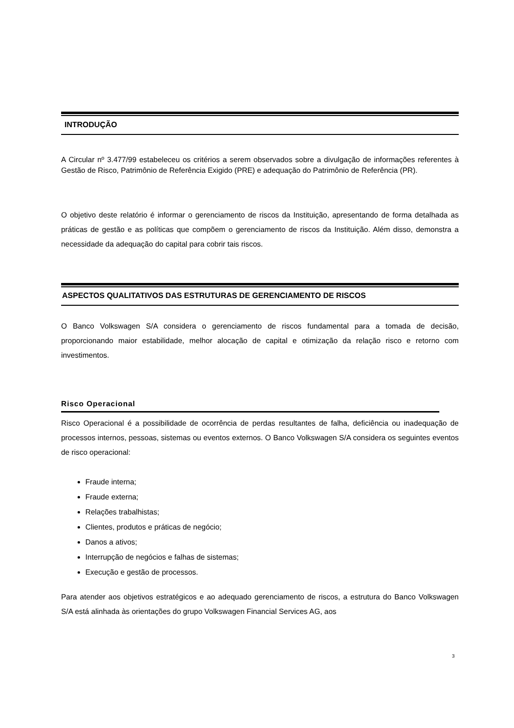INTRODUÇÃO
A Circular nº 3.477/99 estabeleceu os critérios a serem observados sobre a divulgação de informações referentes à Gestão de Risco, Patrimônio de Referência Exigido (PRE) e adequação do Patrimônio de Referência (PR).
O objetivo deste relatório é informar o gerenciamento de riscos da Instituição, apresentando de forma detalhada as práticas de gestão e as políticas que compõem o gerenciamento de riscos da Instituição. Além disso, demonstra a necessidade da adequação do capital para cobrir tais riscos.
ASPECTOS QUALITATIVOS DAS ESTRUTURAS DE GERENCIAMENTO DE RISCOS
O Banco Volkswagen S/A considera o gerenciamento de riscos fundamental para a tomada de decisão, proporcionando maior estabilidade, melhor alocação de capital e otimização da relação risco e retorno com investimentos.
Risco Operacional
Risco Operacional é a possibilidade de ocorrência de perdas resultantes de falha, deficiência ou inadequação de processos internos, pessoas, sistemas ou eventos externos. O Banco Volkswagen S/A considera os seguintes eventos de risco operacional:
Fraude interna;
Fraude externa;
Relações trabalhistas;
Clientes, produtos e práticas de negócio;
Danos a ativos;
Interrupção de negócios e falhas de sistemas;
Execução e gestão de processos.
Para atender aos objetivos estratégicos e ao adequado gerenciamento de riscos, a estrutura do Banco Volkswagen S/A está alinhada às orientações do grupo Volkswagen Financial Services AG, aos
3